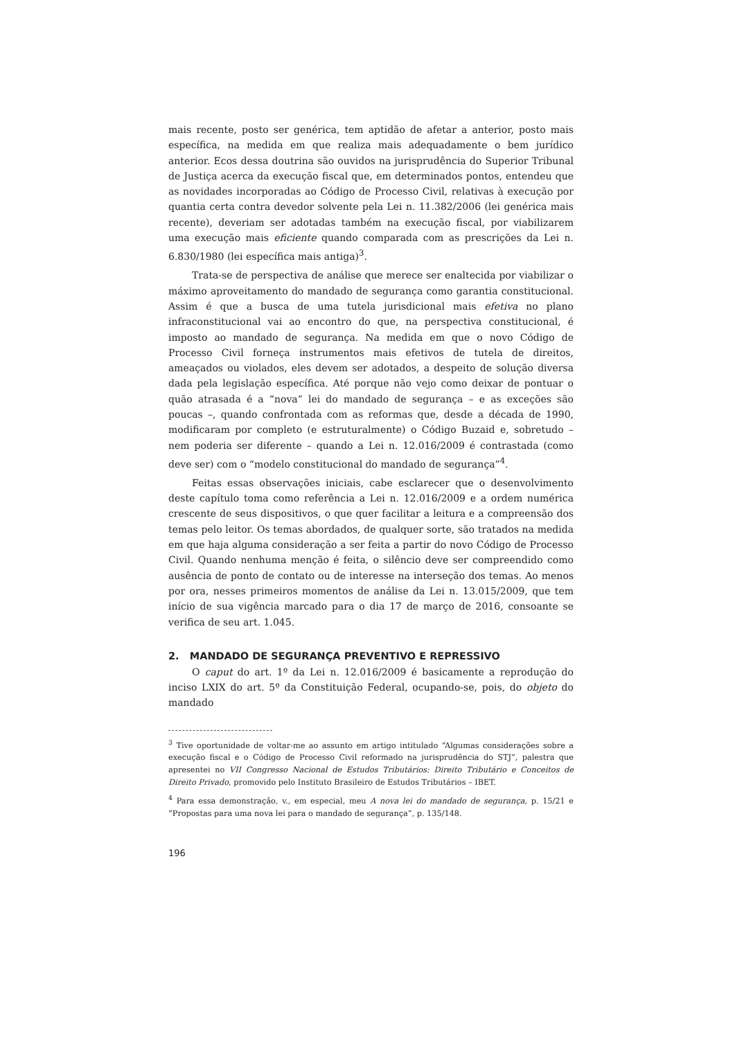mais recente, posto ser genérica, tem aptidão de afetar a anterior, posto mais específica, na medida em que realiza mais adequadamente o bem jurídico anterior. Ecos dessa doutrina são ouvidos na jurisprudência do Superior Tribunal de Justiça acerca da execução fiscal que, em determinados pontos, entendeu que as novidades incorporadas ao Código de Processo Civil, relativas à execução por quantia certa contra devedor solvente pela Lei n. 11.382/2006 (lei genérica mais recente), deveriam ser adotadas também na execução fiscal, por viabilizarem uma execução mais eficiente quando comparada com as prescrições da Lei n. 6.830/1980 (lei específica mais antiga)<sup>3</sup>.
Trata-se de perspectiva de análise que merece ser enaltecida por viabilizar o máximo aproveitamento do mandado de segurança como garantia constitucional. Assim é que a busca de uma tutela jurisdicional mais efetiva no plano infraconstitucional vai ao encontro do que, na perspectiva constitucional, é imposto ao mandado de segurança. Na medida em que o novo Código de Processo Civil forneça instrumentos mais efetivos de tutela de direitos, ameaçados ou violados, eles devem ser adotados, a despeito de solução diversa dada pela legislação específica. Até porque não vejo como deixar de pontuar o quão atrasada é a “nova” lei do mandado de segurança – e as exceções são poucas –, quando confrontada com as reformas que, desde a década de 1990, modificaram por completo (e estruturalmente) o Código Buzaid e, sobretudo – nem poderia ser diferente – quando a Lei n. 12.016/2009 é contrastada (como deve ser) com o “modelo constitucional do mandado de segurança”<sup>4</sup>.
Feitas essas observações iniciais, cabe esclarecer que o desenvolvimento deste capítulo toma como referência a Lei n. 12.016/2009 e a ordem numérica crescente de seus dispositivos, o que quer facilitar a leitura e a compreensão dos temas pelo leitor. Os temas abordados, de qualquer sorte, são tratados na medida em que haja alguma consideração a ser feita a partir do novo Código de Processo Civil. Quando nenhuma menção é feita, o silêncio deve ser compreendido como ausência de ponto de contato ou de interesse na interseção dos temas. Ao menos por ora, nesses primeiros momentos de análise da Lei n. 13.015/2009, que tem início de sua vigência marcado para o dia 17 de março de 2016, consoante se verifica de seu art. 1.045.
2. MANDADO DE SEGURANÇA PREVENTIVO E REPRESSIVO
O caput do art. 1º da Lei n. 12.016/2009 é basicamente a reprodução do inciso LXIX do art. 5º da Constituição Federal, ocupando-se, pois, do objeto do mandado
<sup>3</sup> Tive oportunidade de voltar-me ao assunto em artigo intitulado “Algumas considerações sobre a execução fiscal e o Código de Processo Civil reformado na jurisprudência do STJ”, palestra que apresentei no VII Congresso Nacional de Estudos Tributários: Direito Tributário e Conceitos de Direito Privado, promovido pelo Instituto Brasileiro de Estudos Tributários – IBET.
<sup>4</sup> Para essa demonstração, v., em especial, meu A nova lei do mandado de segurança, p. 15/21 e “Propostas para uma nova lei para o mandado de segurança”, p. 135/148.
196